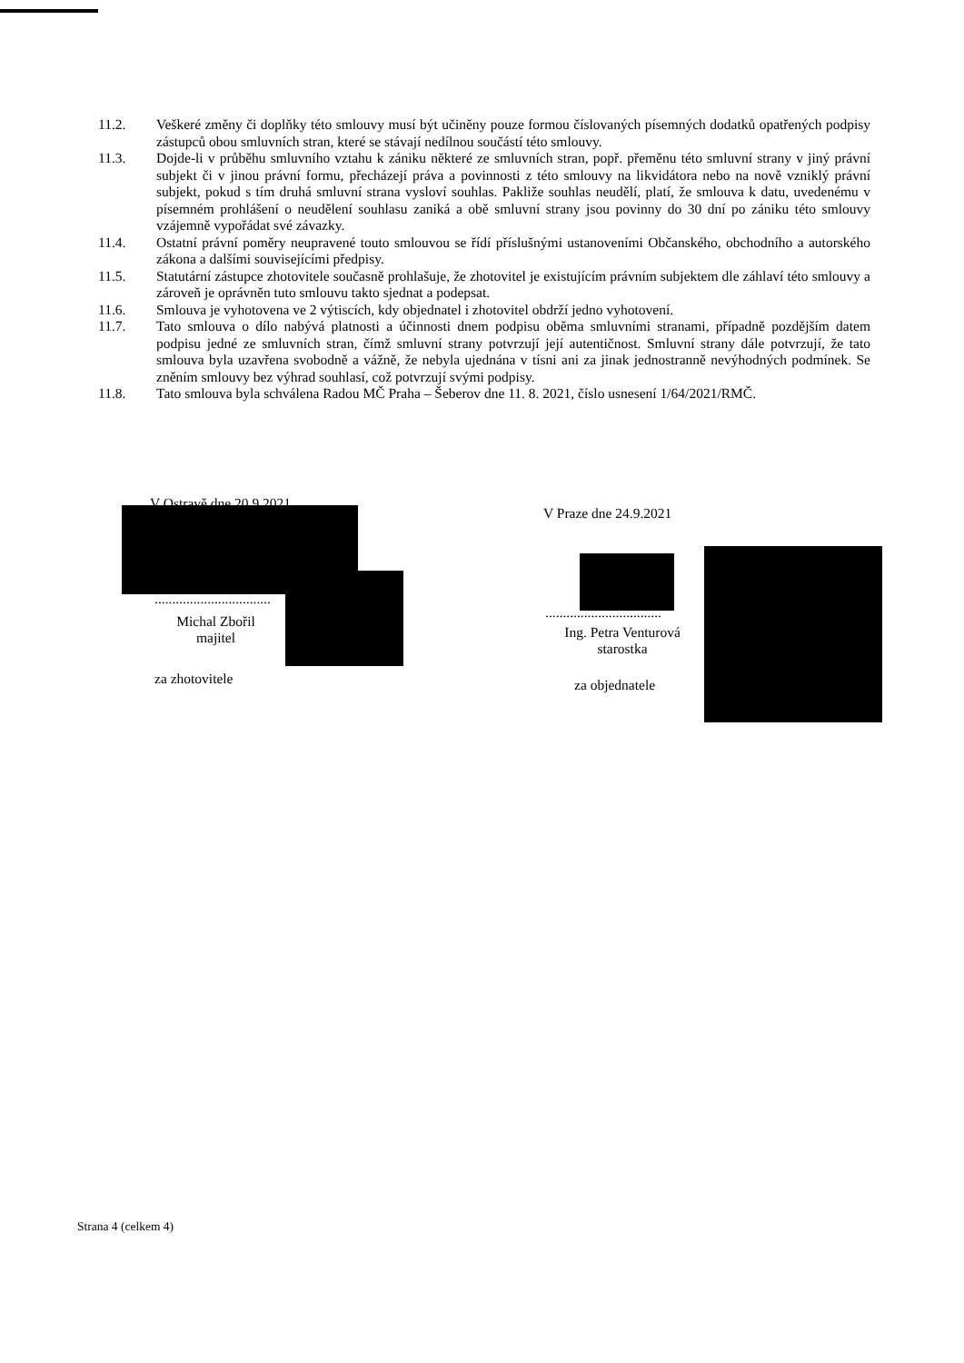11.2. Veškeré změny či doplňky této smlouvy musí být učiněny pouze formou číslovaných písemných dodatků opatřených podpisy zástupců obou smluvních stran, které se stávají nedílnou součástí této smlouvy.
11.3. Dojde-li v průběhu smluvního vztahu k zániku některé ze smluvních stran, popř. přeměnu této smluvní strany v jiný právní subjekt či v jinou právní formu, přecházejí práva a povinnosti z této smlouvy na likvidátora nebo na nově vzniklý právní subjekt, pokud s tím druhá smluvní strana vysloví souhlas. Pakliže souhlas neudělí, platí, že smlouva k datu, uvedenému v písemném prohlášení o neudělení souhlasu zaniká a obě smluvní strany jsou povinny do 30 dní po zániku této smlouvy vzájemně vypořádat své závazky.
11.4. Ostatní právní poměry neupravené touto smlouvou se řídí příslušnými ustanoveními Občanského, obchodního a autorského zákona a dalšími souvisejícími předpisy.
11.5. Statutární zástupce zhotovitele současně prohlašuje, že zhotovitel je existujícím právním subjektem dle záhlaví této smlouvy a zároveň je oprávněn tuto smlouvu takto sjednat a podepsat.
11.6. Smlouva je vyhotovena ve 2 výtiscích, kdy objednatel i zhotovitel obdrží jedno vyhotovení.
11.7. Tato smlouva o dílo nabývá platnosti a účinnosti dnem podpisu oběma smluvními stranami, případně pozdějším datem podpisu jedné ze smluvních stran, čímž smluvní strany potvrzují její autentičnost. Smluvní strany dále potvrzují, že tato smlouva byla uzavřena svobodně a vážně, že nebyla ujednána v tísni ani za jinak jednostranně nevýhodných podmínek. Se zněním smlouvy bez výhrad souhlasí, což potvrzují svými podpisy.
11.8. Tato smlouva byla schválena Radou MČ Praha – Šeberov dne 11. 8. 2021, číslo usnesení 1/64/2021/RMČ.
V Ostravě dne 20.9.2021
.................................
Michal Zbořil
majitel
za zhotovitele
V Praze dne 24.9.2021
.................................
Ing. Petra Venturová
starostka
za objednatele
Strana 4 (celkem 4)